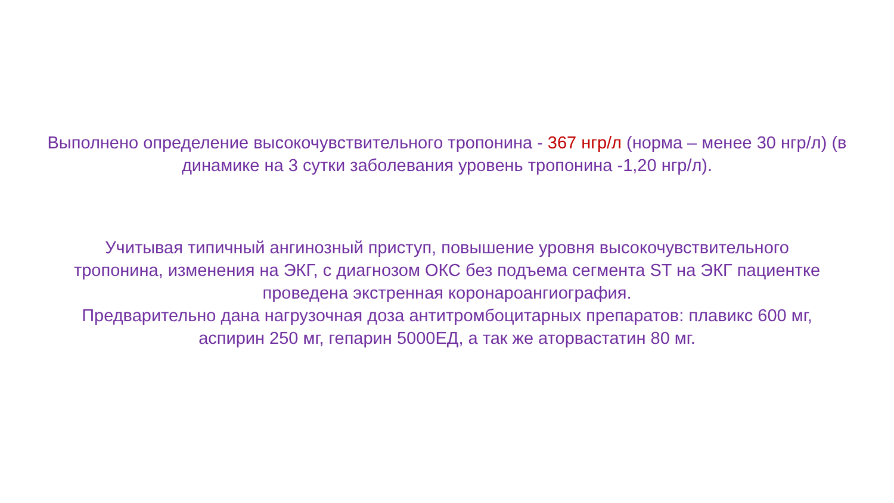Выполнено определение высокочувствительного тропонина - 367 нгр/л (норма – менее 30 нгр/л) (в динамике на 3 сутки заболевания уровень тропонина -1,20 нгр/л).
Учитывая типичный ангинозный приступ, повышение уровня высокочувствительного тропонина, изменения на ЭКГ, с диагнозом ОКС без подъема сегмента ST на ЭКГ пациентке проведена экстренная коронароангиография.
Предварительно дана нагрузочная доза антитромбоцитарных препаратов: плавикс 600 мг, аспирин 250 мг, гепарин 5000ЕД, а так же аторвастатин 80 мг.